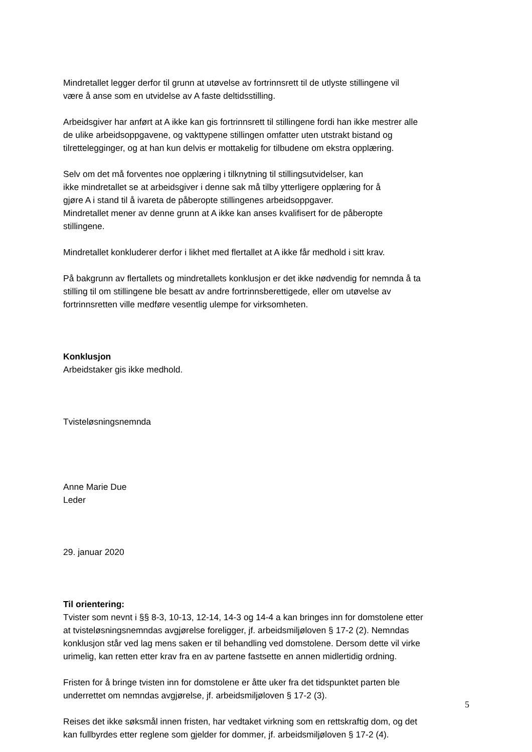Mindretallet legger derfor til grunn at utøvelse av fortrinnsrett til de utlyste stillingene vil
være å anse som en utvidelse av A faste deltidsstilling.
Arbeidsgiver har anført at A ikke kan gis fortrinnsrett til stillingene fordi han ikke mestrer alle
de ulike arbeidsoppgavene, og vakttypene stillingen omfatter uten utstrakt bistand og
tilrettelegginger, og at han kun delvis er mottakelig for tilbudene om ekstra opplæring.
Selv om det må forventes noe opplæring i tilknytning til stillingsutvidelser, kan
ikke mindretallet se at arbeidsgiver i denne sak må tilby ytterligere opplæring for å
gjøre A i stand til å ivareta de påberopte stillingenes arbeidsoppgaver.
Mindretallet mener av denne grunn at A ikke kan anses kvalifisert for de påberopte
stillingene.
Mindretallet konkluderer derfor i likhet med flertallet at A ikke får medhold i sitt krav.
På bakgrunn av flertallets og mindretallets konklusjon er det ikke nødvendig for nemnda å ta
stilling til om stillingene ble besatt av andre fortrinnsberettigede, eller om utøvelse av
fortrinnsretten ville medføre vesentlig ulempe for virksomheten.
Konklusjon
Arbeidstaker gis ikke medhold.
Tvisteløsningsnemnda
Anne Marie Due
Leder
29. januar 2020
Til orientering:
Tvister som nevnt i §§ 8-3, 10-13, 12-14, 14-3 og 14-4 a kan bringes inn for domstolene etter
at tvisteløsningsnemndas avgjørelse foreligger, jf. arbeidsmiljøloven § 17-2 (2). Nemndas
konklusjon står ved lag mens saken er til behandling ved domstolene. Dersom dette vil virke
urimelig, kan retten etter krav fra en av partene fastsette en annen midlertidig ordning.
Fristen for å bringe tvisten inn for domstolene er åtte uker fra det tidspunktet parten ble
underrettet om nemndas avgjørelse, jf. arbeidsmiljøloven § 17-2 (3).
Reises det ikke søksmål innen fristen, har vedtaket virkning som en rettskraftig dom, og det
kan fullbyrdes etter reglene som gjelder for dommer, jf. arbeidsmiljøloven § 17-2 (4).
5